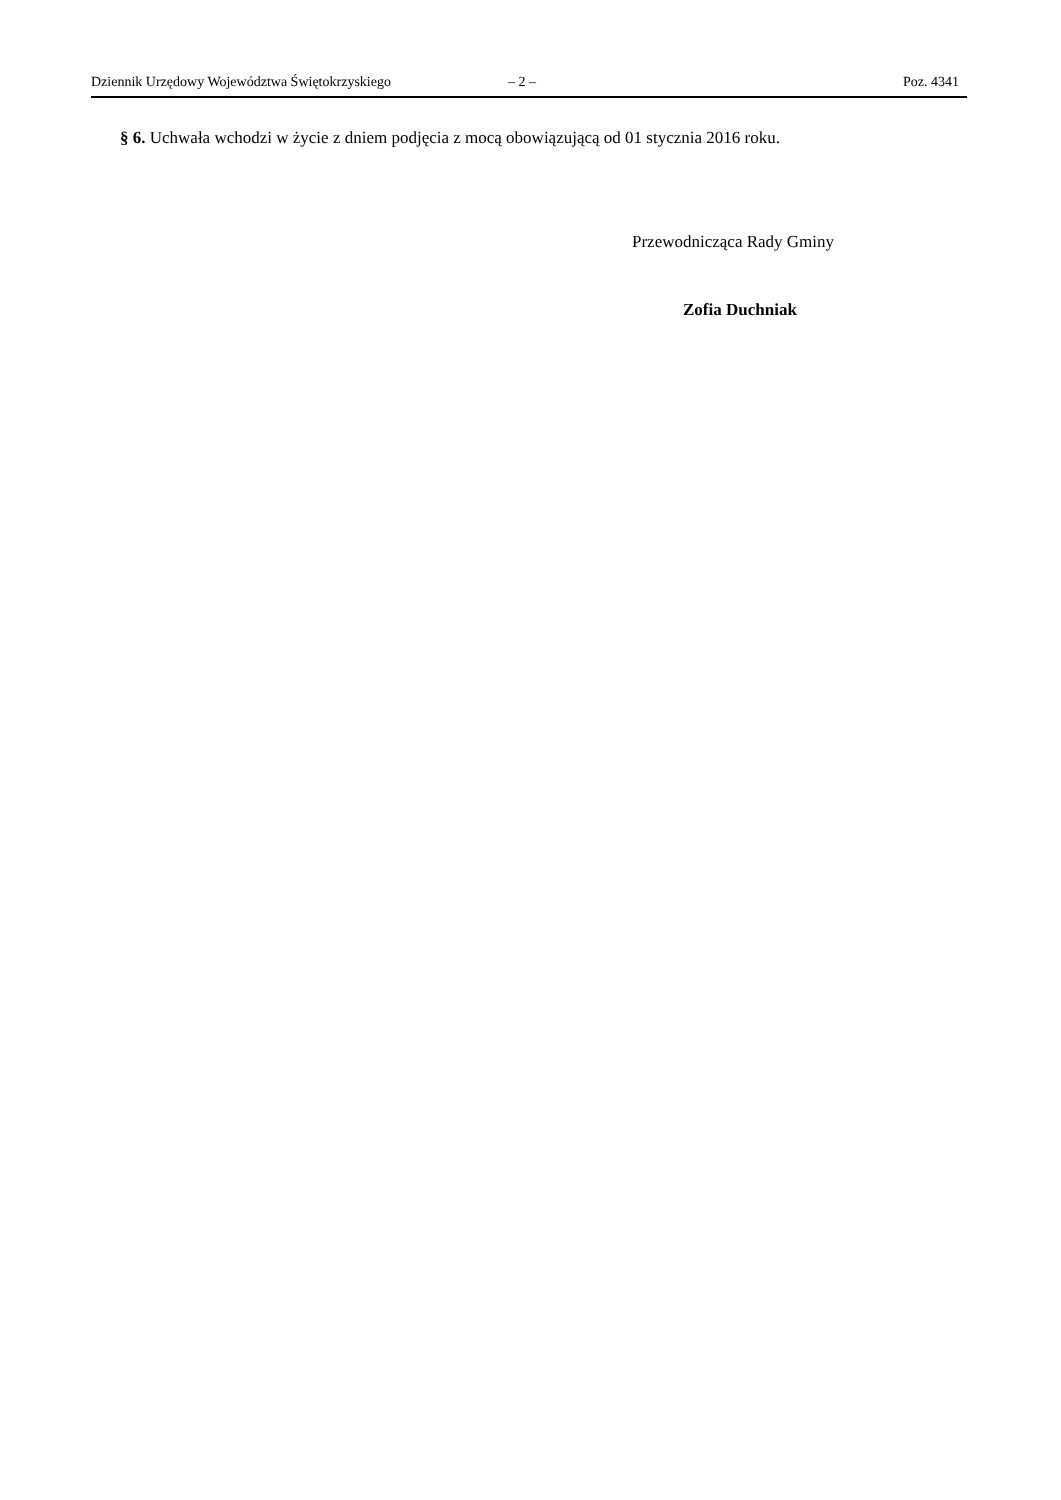Dziennik Urzędowy Województwa Świętokrzyskiego – 2 – Poz. 4341
§ 6. Uchwała wchodzi w życie z dniem podjęcia z mocą obowiązującą od 01 stycznia 2016 roku.
Przewodnicząca Rady Gminy
Zofia Duchniak